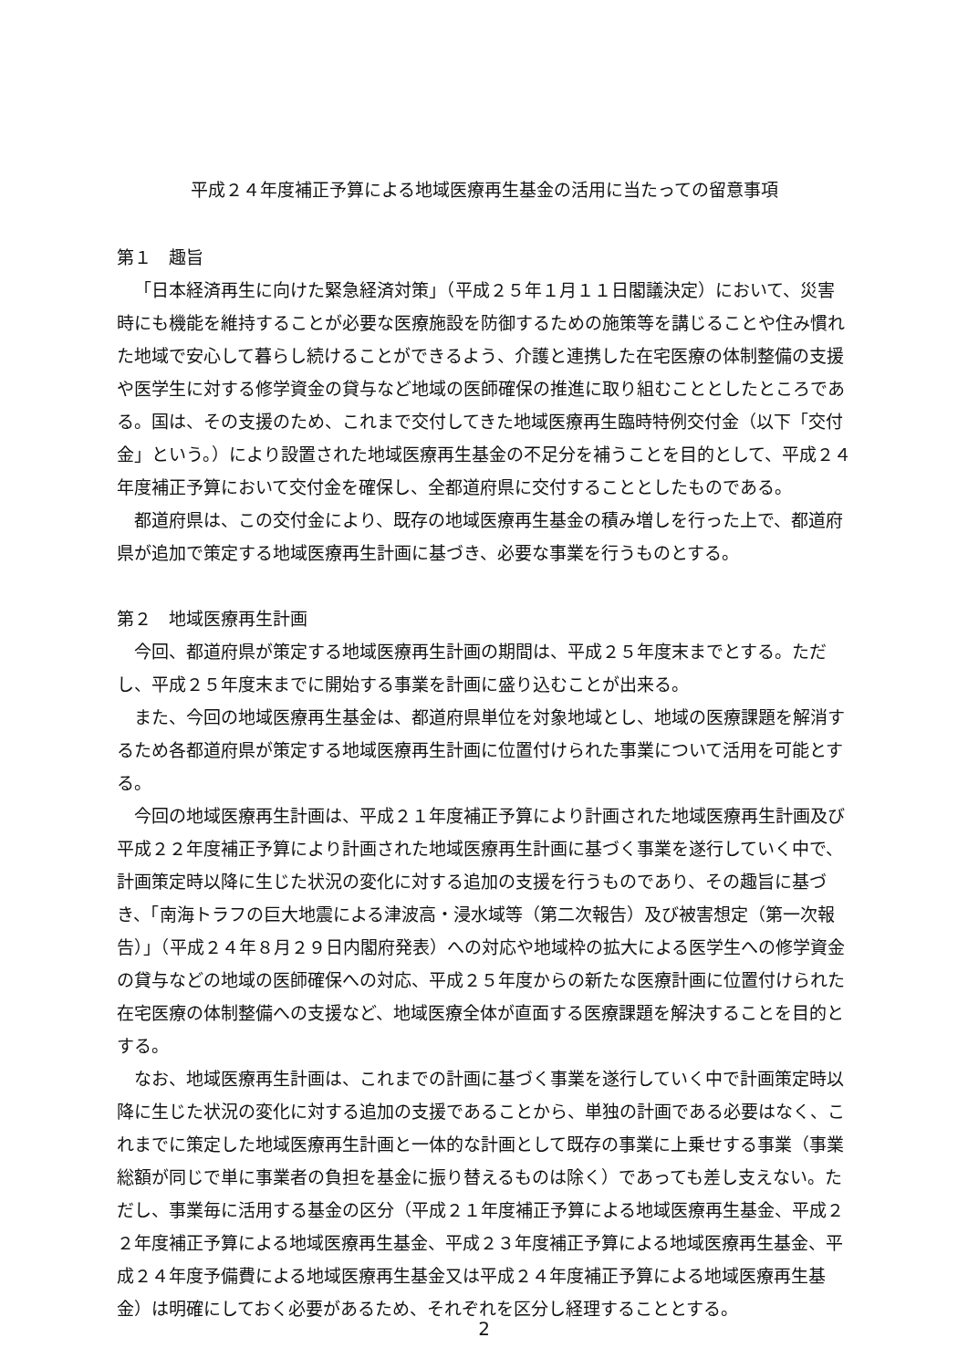平成２４年度補正予算による地域医療再生基金の活用に当たっての留意事項
第１　趣旨
「日本経済再生に向けた緊急経済対策」（平成２５年１月１１日閣議決定）において、災害時にも機能を維持することが必要な医療施設を防御するための施策等を講じることや住み慣れた地域で安心して暮らし続けることができるよう、介護と連携した在宅医療の体制整備の支援や医学生に対する修学資金の貸与など地域の医師確保の推進に取り組むこととしたところである。国は、その支援のため、これまで交付してきた地域医療再生臨時特例交付金（以下「交付金」という。）により設置された地域医療再生基金の不足分を補うことを目的として、平成２４年度補正予算において交付金を確保し、全都道府県に交付することとしたものである。
都道府県は、この交付金により、既存の地域医療再生基金の積み増しを行った上で、都道府県が追加で策定する地域医療再生計画に基づき、必要な事業を行うものとする。
第２　地域医療再生計画
今回、都道府県が策定する地域医療再生計画の期間は、平成２５年度末までとする。ただし、平成２５年度末までに開始する事業を計画に盛り込むことが出来る。
また、今回の地域医療再生基金は、都道府県単位を対象地域とし、地域の医療課題を解消するため各都道府県が策定する地域医療再生計画に位置付けられた事業について活用を可能とする。
今回の地域医療再生計画は、平成２１年度補正予算により計画された地域医療再生計画及び平成２２年度補正予算により計画された地域医療再生計画に基づく事業を遂行していく中で、計画策定時以降に生じた状況の変化に対する追加の支援を行うものであり、その趣旨に基づき、「南海トラフの巨大地震による津波高・浸水域等（第二次報告）及び被害想定（第一次報告）」（平成２４年８月２９日内閣府発表）への対応や地域枠の拡大による医学生への修学資金の貸与などの地域の医師確保への対応、平成２５年度からの新たな医療計画に位置付けられた在宅医療の体制整備への支援など、地域医療全体が直面する医療課題を解決することを目的とする。
なお、地域医療再生計画は、これまでの計画に基づく事業を遂行していく中で計画策定時以降に生じた状況の変化に対する追加の支援であることから、単独の計画である必要はなく、これまでに策定した地域医療再生計画と一体的な計画として既存の事業に上乗せする事業（事業総額が同じで単に事業者の負担を基金に振り替えるものは除く）であっても差し支えない。ただし、事業毎に活用する基金の区分（平成２１年度補正予算による地域医療再生基金、平成２２年度補正予算による地域医療再生基金、平成２３年度補正予算による地域医療再生基金、平成２４年度予備費による地域医療再生基金又は平成２４年度補正予算による地域医療再生基金）は明確にしておく必要があるため、それぞれを区分し経理することとする。
2